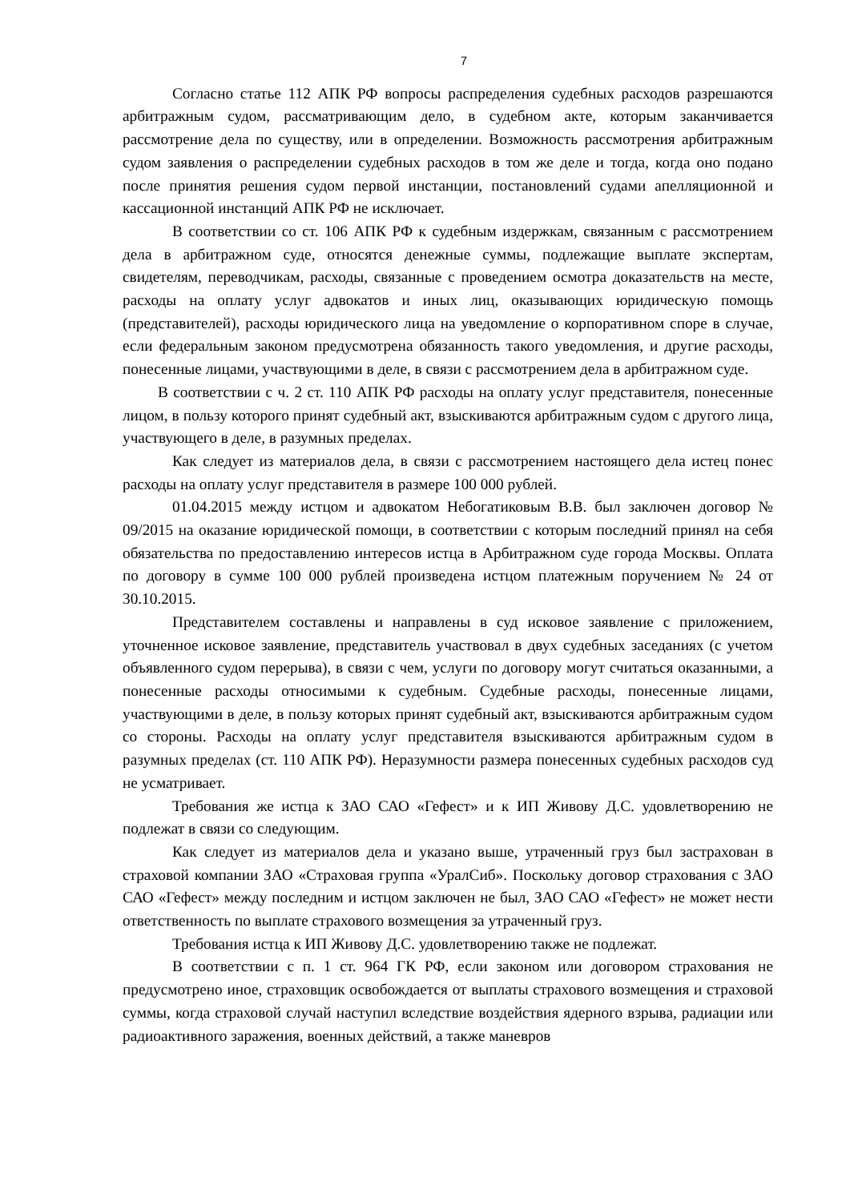7
Согласно статье 112 АПК РФ вопросы распределения судебных расходов разрешаются арбитражным судом, рассматривающим дело, в судебном акте, которым заканчивается рассмотрение дела по существу, или в определении. Возможность рассмотрения арбитражным судом заявления о распределении судебных расходов в том же деле и тогда, когда оно подано после принятия решения судом первой инстанции, постановлений судами апелляционной и кассационной инстанций АПК РФ не исключает.
В соответствии со ст. 106 АПК РФ к судебным издержкам, связанным с рассмотрением дела в арбитражном суде, относятся денежные суммы, подлежащие выплате экспертам, свидетелям, переводчикам, расходы, связанные с проведением осмотра доказательств на месте, расходы на оплату услуг адвокатов и иных лиц, оказывающих юридическую помощь (представителей), расходы юридического лица на уведомление о корпоративном споре в случае, если федеральным законом предусмотрена обязанность такого уведомления, и другие расходы, понесенные лицами, участвующими в деле, в связи с рассмотрением дела в арбитражном суде.
В соответствии с ч. 2 ст. 110 АПК РФ расходы на оплату услуг представителя, понесенные лицом, в пользу которого принят судебный акт, взыскиваются арбитражным судом с другого лица, участвующего в деле, в разумных пределах.
Как следует из материалов дела, в связи с рассмотрением настоящего дела истец понес расходы на оплату услуг представителя в размере 100 000 рублей.
01.04.2015 между истцом и адвокатом Небогатиковым В.В. был заключен договор № 09/2015 на оказание юридической помощи, в соответствии с которым последний принял на себя обязательства по предоставлению интересов истца в Арбитражном суде города Москвы. Оплата по договору в сумме 100 000 рублей произведена истцом платежным поручением № 24 от 30.10.2015.
Представителем составлены и направлены в суд исковое заявление с приложением, уточненное исковое заявление, представитель участвовал в двух судебных заседаниях (с учетом объявленного судом перерыва), в связи с чем, услуги по договору могут считаться оказанными, а понесенные расходы относимыми к судебным. Судебные расходы, понесенные лицами, участвующими в деле, в пользу которых принят судебный акт, взыскиваются арбитражным судом со стороны. Расходы на оплату услуг представителя взыскиваются арбитражным судом в разумных пределах (ст. 110 АПК РФ). Неразумности размера понесенных судебных расходов суд не усматривает.
Требования же истца к ЗАО САО «Гефест» и к ИП Живову Д.С. удовлетворению не подлежат в связи со следующим.
Как следует из материалов дела и указано выше, утраченный груз был застрахован в страховой компании ЗАО «Страховая группа «УралСиб». Поскольку договор страхования с ЗАО САО «Гефест» между последним и истцом заключен не был, ЗАО САО «Гефест» не может нести ответственность по выплате страхового возмещения за утраченный груз.
Требования истца к ИП Живову Д.С. удовлетворению также не подлежат.
В соответствии с п. 1 ст. 964 ГК РФ, если законом или договором страхования не предусмотрено иное, страховщик освобождается от выплаты страхового возмещения и страховой суммы, когда страховой случай наступил вследствие воздействия ядерного взрыва, радиации или радиоактивного заражения, военных действий, а также маневров